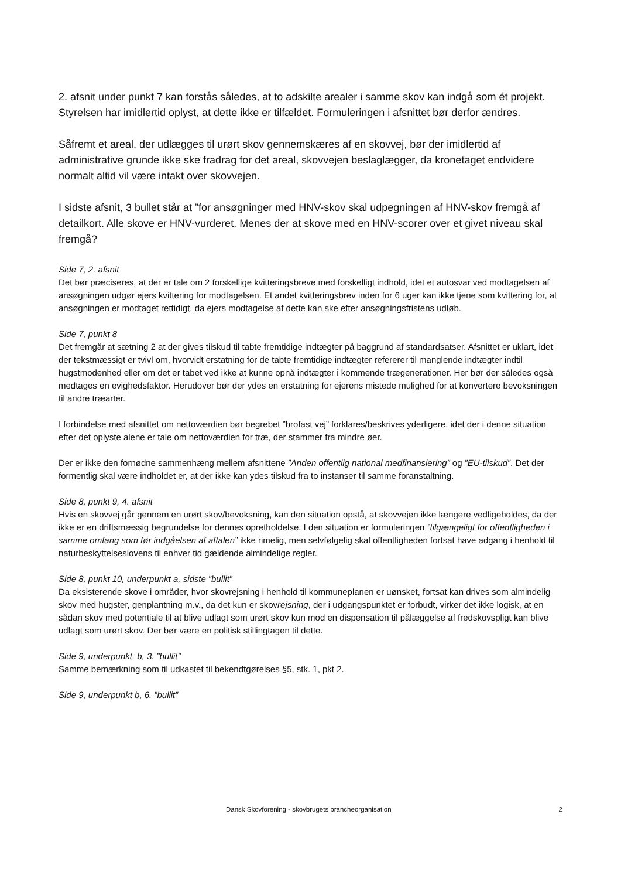2. afsnit under punkt 7 kan forstås således, at to adskilte arealer i samme skov kan indgå som ét projekt. Styrelsen har imidlertid oplyst, at dette ikke er tilfældet. Formuleringen i afsnittet bør derfor ændres.
Såfremt et areal, der udlægges til urørt skov gennemskæres af en skovvej, bør der imidlertid af administrative grunde ikke ske fradrag for det areal, skovvejen beslaglægger, da kronetaget endvidere normalt altid vil være intakt over skovvejen.
I sidste afsnit, 3 bullet står at ”for ansøgninger med HNV-skov skal udpegningen af HNV-skov fremgå af detailkort. Alle skove er HNV-vurderet. Menes der at skove med en HNV-scorer over et givet niveau skal fremgå?
Side 7, 2. afsnit
Det bør præciseres, at der er tale om 2 forskellige kvitteringsbreve med forskelligt indhold, idet et autosvar ved modtagelsen af ansøgningen udgør ejers kvittering for modtagelsen. Et andet kvitteringsbrev inden for 6 uger kan ikke tjene som kvittering for, at ansøgningen er modtaget rettidigt, da ejers modtagelse af dette kan ske efter ansøgningsfristens udløb.
Side 7, punkt 8
Det fremgår at sætning 2 at der gives tilskud til tabte fremtidige indtægter på baggrund af standardsatser. Afsnittet er uklart, idet der tekstmæssigt er tvivl om, hvorvidt erstatning for de tabte fremtidige indtægter refererer til manglende indtægter indtil hugstmodenhed eller om det er tabet ved ikke at kunne opnå indtægter i kommende trægenerationer. Her bør der således også medtages en evighedsfaktor. Herudover bør der ydes en erstatning for ejerens mistede mulighed for at konvertere bevoksningen til andre træarter.
I forbindelse med afsnittet om nettoværdien bør begrebet ”brofast vej” forklares/beskrives yderligere, idet der i denne situation efter det oplyste alene er tale om nettoværdien for træ, der stammer fra mindre øer.
Der er ikke den fornødne sammenhæng mellem afsnittene ”Anden offentlig national medfinansiering” og ”EU-tilskud”. Det der formentlig skal være indholdet er, at der ikke kan ydes tilskud fra to instanser til samme foranstaltning.
Side 8, punkt 9, 4. afsnit
Hvis en skovvej går gennem en urørt skov/bevoksning, kan den situation opstå, at skovvejen ikke længere vedligeholdes, da der ikke er en driftsmæssig begrundelse for dennes opretholdelse. I den situation er formuleringen ”tilgængeligt for offentligheden i samme omfang som før indgåelsen af aftalen” ikke rimelig, men selvfølgelig skal offentligheden fortsat have adgang i henhold til naturbeskyttelseslovens til enhver tid gældende almindelige regler.
Side 8, punkt 10, underpunkt a, sidste ”bullit”
Da eksisterende skove i områder, hvor skovrejsning i henhold til kommuneplanen er uønsket, fortsat kan drives som almindelig skov med hugster, genplantning m.v., da det kun er skovrejsning, der i udgangspunktet er forbudt, virker det ikke logisk, at en sådan skov med potentiale til at blive udlagt som urørt skov kun mod en dispensation til pålæggelse af fredskovspligt kan blive udlagt som urørt skov. Der bør være en politisk stillingtagen til dette.
Side 9, underpunkt. b, 3. ”bullit”
Samme bemærkning som til udkastet til bekendtgørelses §5, stk. 1, pkt 2.
Side 9, underpunkt b, 6. ”bullit”
Dansk Skovforening - skovbrugets brancheorganisation 2